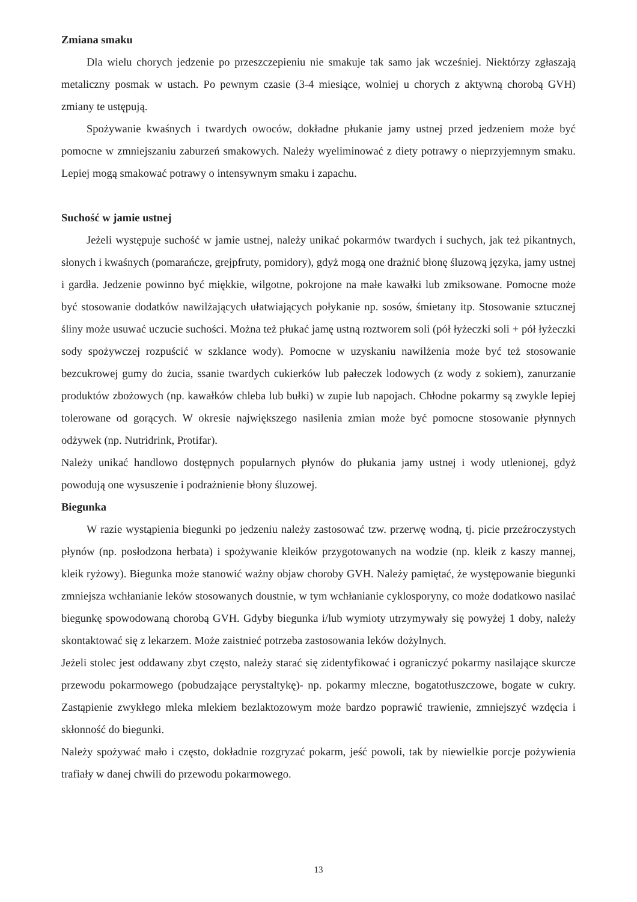Zmiana smaku
Dla wielu chorych jedzenie po przeszczepieniu nie smakuje tak samo jak wcześniej. Niektórzy zgłaszają metaliczny posmak w ustach. Po pewnym czasie (3-4 miesiące, wolniej u chorych z aktywną chorobą GVH) zmiany te ustępują.
Spożywanie kwaśnych i twardych owoców, dokładne płukanie jamy ustnej przed jedzeniem może być pomocne w zmniejszaniu zaburzeń smakowych. Należy wyeliminować z diety potrawy o nieprzyjemnym smaku. Lepiej mogą smakować potrawy o intensywnym smaku i zapachu.
Suchość w jamie ustnej
Jeżeli występuje suchość w jamie ustnej, należy unikać pokarmów twardych i suchych, jak też pikantnych, słonych i kwaśnych (pomarańcze, grejpfruty, pomidory), gdyż mogą one drażnić błonę śluzową języka, jamy ustnej i gardła. Jedzenie powinno być miękkie, wilgotne, pokrojone na małe kawałki lub zmiksowane. Pomocne może być stosowanie dodatków nawilżających ułatwiających połykanie np. sosów, śmietany itp. Stosowanie sztucznej śliny może usuwać uczucie suchości. Można też płukać jamę ustną roztworem soli (pół łyżeczki soli + pół łyżeczki sody spożywczej rozpuścić w szklance wody). Pomocne w uzyskaniu nawilżenia może być też stosowanie bezcukrowej gumy do żucia, ssanie twardych cukierków lub pałeczek lodowych (z wody z sokiem), zanurzanie produktów zbożowych (np. kawałków chleba lub bułki) w zupie lub napojach. Chłodne pokarmy są zwykle lepiej tolerowane od gorących. W okresie największego nasilenia zmian może być pomocne stosowanie płynnych odżywek (np. Nutridrink, Protifar).
Należy unikać handlowo dostępnych popularnych płynów do płukania jamy ustnej i wody utlenionej, gdyż powodują one wysuszenie i podrażnienie błony śluzowej.
Biegunka
W razie wystąpienia biegunki po jedzeniu należy zastosować tzw. przerwę wodną, tj. picie przeźroczystych płynów (np. posłodzona herbata) i spożywanie kleików przygotowanych na wodzie (np. kleik z kaszy mannej, kleik ryżowy). Biegunka może stanowić ważny objaw choroby GVH. Należy pamiętać, że występowanie biegunki zmniejsza wchłanianie leków stosowanych doustnie, w tym wchłanianie cyklosporyny, co może dodatkowo nasilać biegunkę spowodowaną chorobą GVH. Gdyby biegunka i/lub wymioty utrzymywały się powyżej 1 doby, należy skontaktować się z lekarzem. Może zaistnieć potrzeba zastosowania leków dożylnych.
Jeżeli stolec jest oddawany zbyt często, należy starać się zidentyfikować i ograniczyć pokarmy nasilające skurcze przewodu pokarmowego (pobudzające perystaltykę)- np. pokarmy mleczne, bogatotłuszczowe, bogate w cukry. Zastąpienie zwykłego mleka mlekiem bezlaktozowym może bardzo poprawić trawienie, zmniejszyć wzdęcia i skłonność do biegunki.
Należy spożywać mało i często, dokładnie rozgryzać pokarm, jeść powoli, tak by niewielkie porcje pożywienia trafiały w danej chwili do przewodu pokarmowego.
13